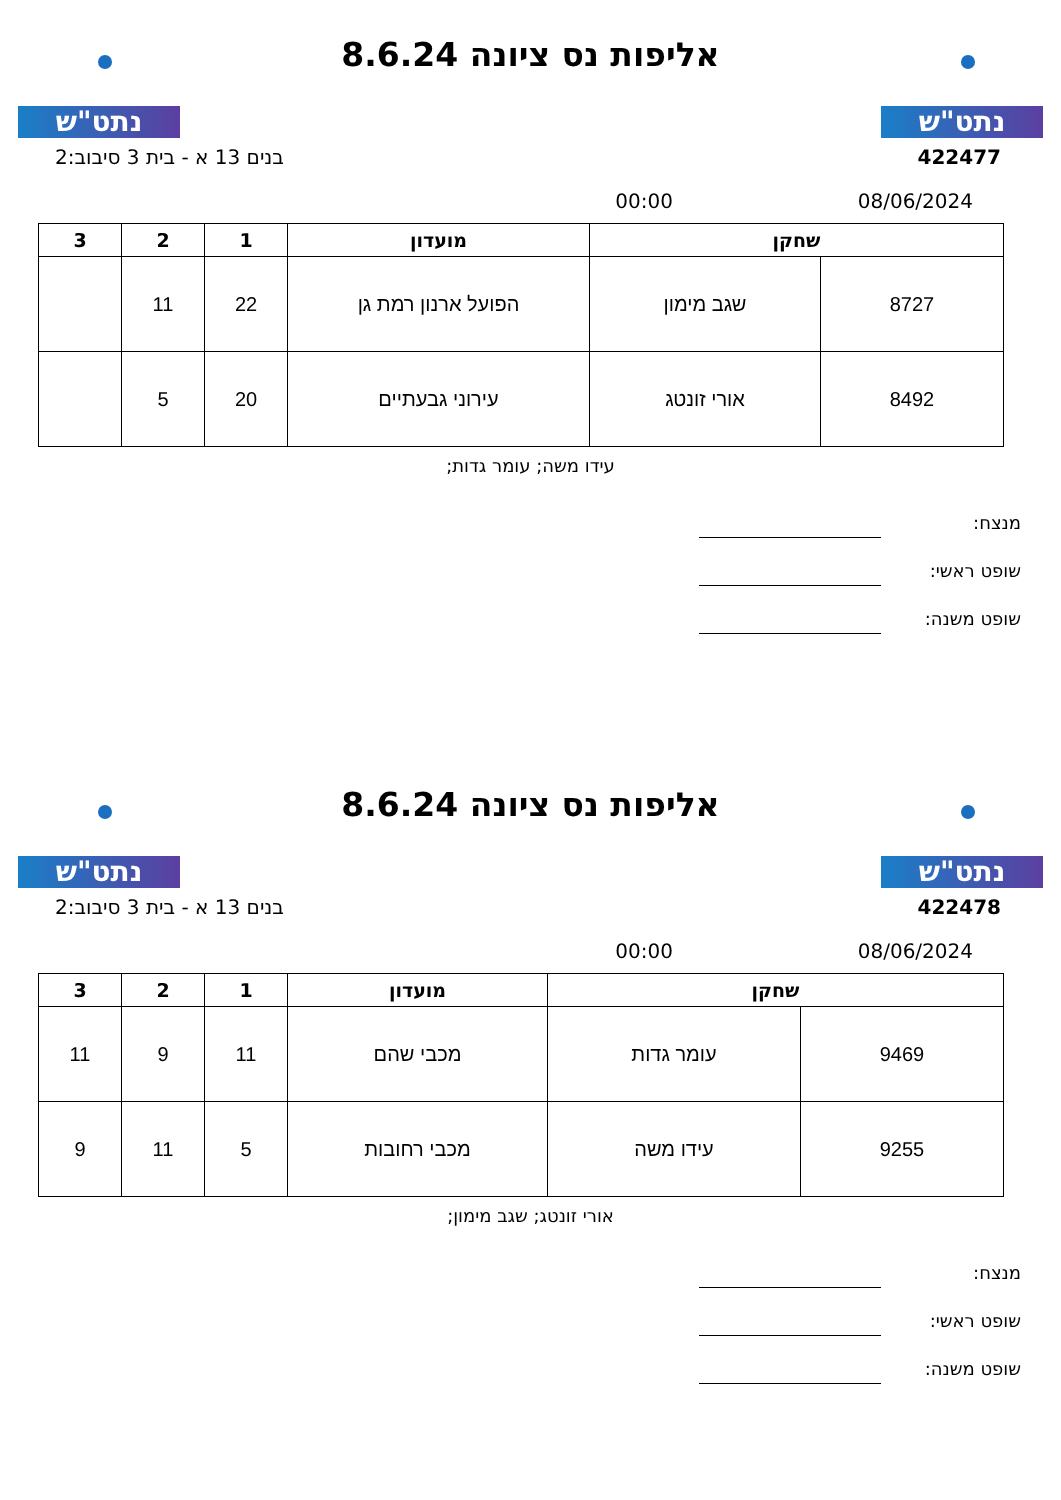נתט"ש
אליפות נס ציונה 8.6.24
נתט"ש
422477 בנים 13 א - בית 3 סיבוב:2
08/06/2024 00:00
| שחקן | | מועדון | 1 | 2 | 3 |
| --- | --- | --- | --- | --- | --- |
| 8727 | שגב מימון | הפועל ארנון רמת גן | 22 | 11 | |
| 8492 | אורי זונטג | עירוני גבעתיים | 20 | 5 | |
עידו משה; עומר גדות;
מנצח:
שופט ראשי:
שופט משנה:
נתט"ש
אליפות נס ציונה 8.6.24
נתט"ש
422478 בנים 13 א - בית 3 סיבוב:2
08/06/2024 00:00
| שחקן | | מועדון | 1 | 2 | 3 |
| --- | --- | --- | --- | --- | --- |
| 9469 | עומר גדות | מכבי שהם | 11 | 9 | 11 |
| 9255 | עידו משה | מכבי רחובות | 5 | 11 | 9 |
אורי זונטג; שגב מימון;
מנצח:
שופט ראשי:
שופט משנה: